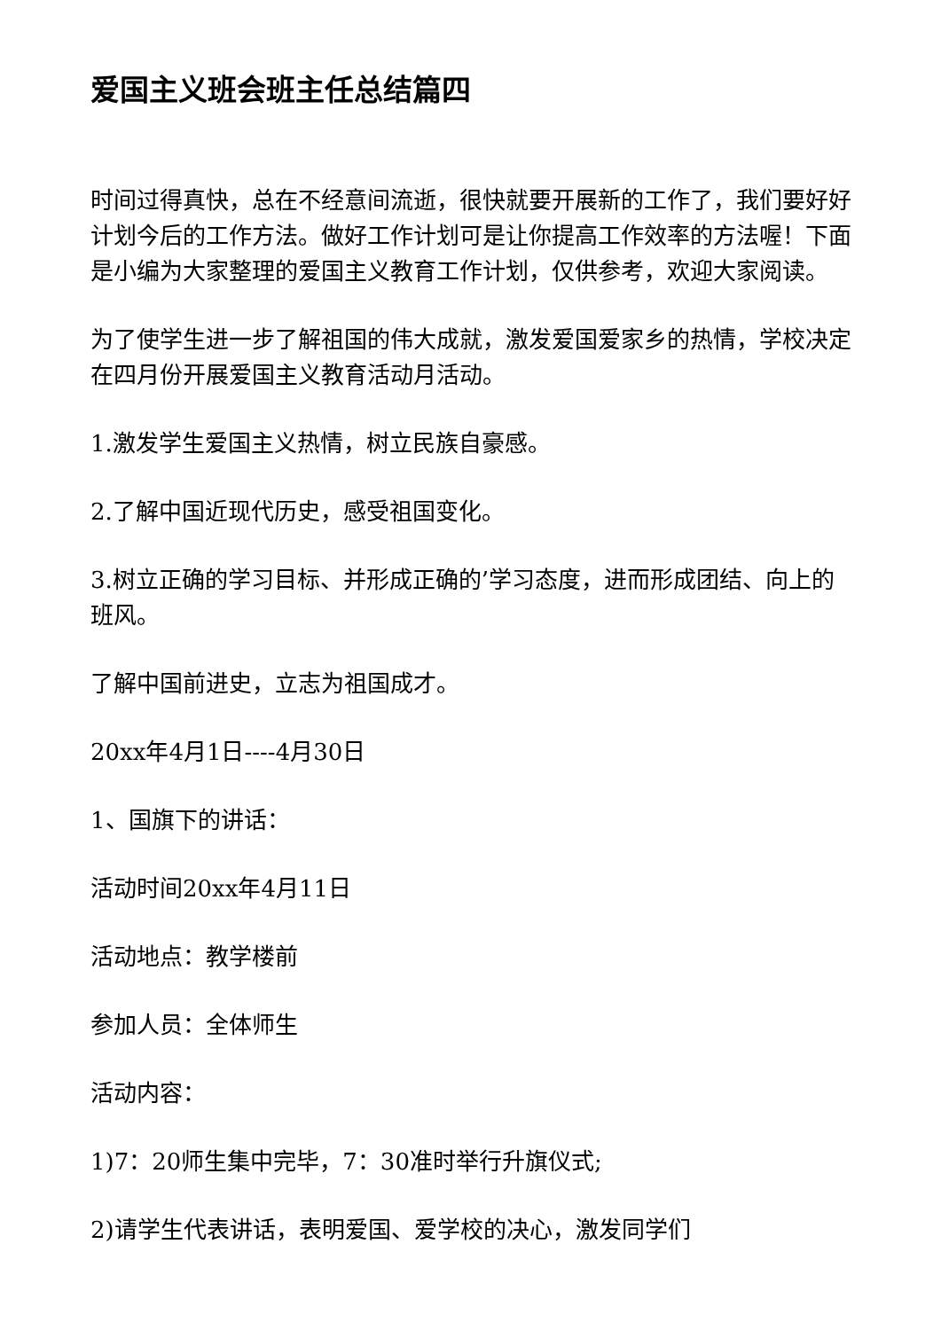爱国主义班会班主任总结篇四
时间过得真快，总在不经意间流逝，很快就要开展新的工作了，我们要好好计划今后的工作方法。做好工作计划可是让你提高工作效率的方法喔！下面是小编为大家整理的爱国主义教育工作计划，仅供参考，欢迎大家阅读。
为了使学生进一步了解祖国的伟大成就，激发爱国爱家乡的热情，学校决定在四月份开展爱国主义教育活动月活动。
1.激发学生爱国主义热情，树立民族自豪感。
2.了解中国近现代历史，感受祖国变化。
3.树立正确的学习目标、并形成正确的’学习态度，进而形成团结、向上的班风。
了解中国前进史，立志为祖国成才。
20xx年4月1日----4月30日
1、国旗下的讲话：
活动时间20xx年4月11日
活动地点：教学楼前
参加人员：全体师生
活动内容：
1)7：20师生集中完毕，7：30准时举行升旗仪式;
2)请学生代表讲话，表明爱国、爱学校的决心，激发同学们